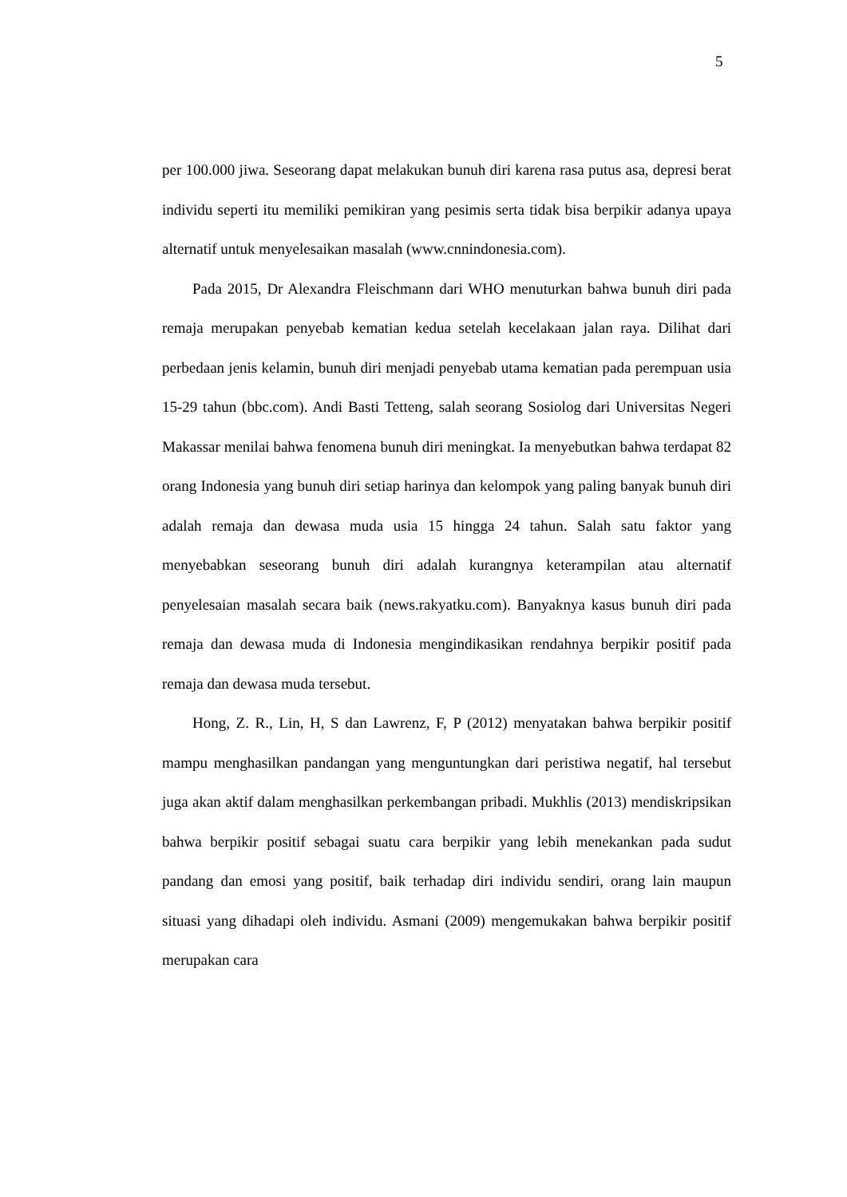5
per 100.000 jiwa. Seseorang dapat melakukan bunuh diri karena rasa putus asa, depresi berat individu seperti itu memiliki pemikiran yang pesimis serta tidak bisa berpikir adanya upaya alternatif untuk menyelesaikan masalah (www.cnnindonesia.com).
Pada 2015, Dr Alexandra Fleischmann dari WHO menuturkan bahwa bunuh diri pada remaja merupakan penyebab kematian kedua setelah kecelakaan jalan raya. Dilihat dari perbedaan jenis kelamin, bunuh diri menjadi penyebab utama kematian pada perempuan usia 15-29 tahun (bbc.com). Andi Basti Tetteng, salah seorang Sosiolog dari Universitas Negeri Makassar menilai bahwa fenomena bunuh diri meningkat. Ia menyebutkan bahwa terdapat 82 orang Indonesia yang bunuh diri setiap harinya dan kelompok yang paling banyak bunuh diri adalah remaja dan dewasa muda usia 15 hingga 24 tahun. Salah satu faktor yang menyebabkan seseorang bunuh diri adalah kurangnya keterampilan atau alternatif penyelesaian masalah secara baik (news.rakyatku.com). Banyaknya kasus bunuh diri pada remaja dan dewasa muda di Indonesia mengindikasikan rendahnya berpikir positif pada remaja dan dewasa muda tersebut.
Hong, Z. R., Lin, H, S dan Lawrenz, F, P (2012) menyatakan bahwa berpikir positif mampu menghasilkan pandangan yang menguntungkan dari peristiwa negatif, hal tersebut juga akan aktif dalam menghasilkan perkembangan pribadi. Mukhlis (2013) mendiskripsikan bahwa berpikir positif sebagai suatu cara berpikir yang lebih menekankan pada sudut pandang dan emosi yang positif, baik terhadap diri individu sendiri, orang lain maupun situasi yang dihadapi oleh individu. Asmani (2009) mengemukakan bahwa berpikir positif merupakan cara